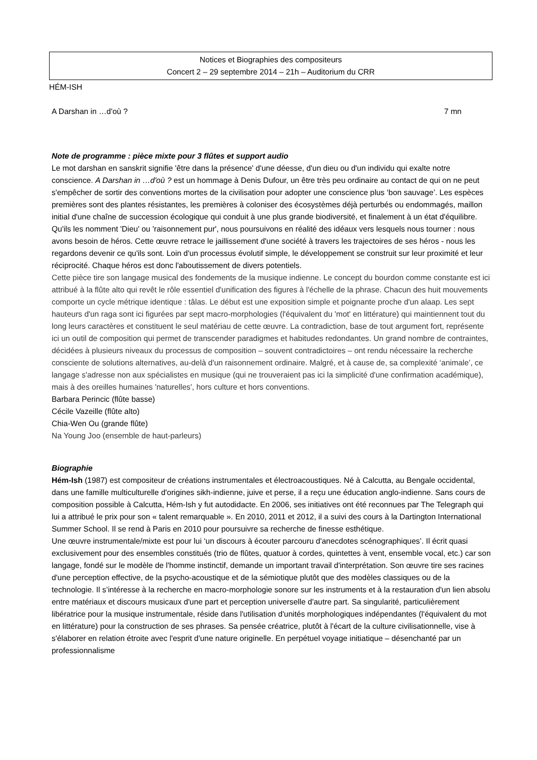Notices et Biographies des compositeurs
Concert 2 – 29 septembre 2014 – 21h – Auditorium du CRR
HÉM-ISH
A Darshan in …d'où ? 7 mn
Note de programme : pièce mixte pour 3 flûtes et support audio
Le mot darshan en sanskrit signifie 'être dans la présence' d'une déesse, d'un dieu ou d'un individu qui exalte notre conscience. A Darshan in …d'où ? est un hommage à Denis Dufour, un être très peu ordinaire au contact de qui on ne peut s'empêcher de sortir des conventions mortes de la civilisation pour adopter une conscience plus ‘bon sauvage’. Les espèces premières sont des plantes résistantes, les premières à coloniser des écosystèmes déjà perturbés ou endommagés, maillon initial d'une chaîne de succession écologique qui conduit à une plus grande biodiversité, et finalement à un état d'équilibre. Qu'ils les nomment 'Dieu' ou 'raisonnement pur', nous poursuivons en réalité des idéaux vers lesquels nous tourner : nous avons besoin de héros. Cette œuvre retrace le jaillissement d'une société à travers les trajectoires de ses héros - nous les regardons devenir ce qu'ils sont. Loin d'un processus évolutif simple, le développement se construit sur leur proximité et leur réciprocité. Chaque héros est donc l'aboutissement de divers potentiels.
Cette pièce tire son langage musical des fondements de la musique indienne. Le concept du bourdon comme constante est ici attribué à la flûte alto qui revêt le rôle essentiel d'unification des figures à l'échelle de la phrase. Chacun des huit mouvements comporte un cycle métrique identique : tâlas. Le début est une exposition simple et poignante proche d'un alaap. Les sept hauteurs d'un raga sont ici figurées par sept macro-morphologies (l'équivalent du 'mot' en littérature) qui maintiennent tout du long leurs caractères et constituent le seul matériau de cette œuvre. La contradiction, base de tout argument fort, représente ici un outil de composition qui permet de transcender paradigmes et habitudes redondantes. Un grand nombre de contraintes, décidées à plusieurs niveaux du processus de composition – souvent contradictoires – ont rendu nécessaire la recherche consciente de solutions alternatives, au-delà d'un raisonnement ordinaire. Malgré, et à cause de, sa complexité ‘animale’, ce langage s'adresse non aux spécialistes en musique (qui ne trouveraient pas ici la simplicité d'une confirmation académique), mais à des oreilles humaines 'naturelles', hors culture et hors conventions.
Barbara Perincic (flûte basse)
Cécile Vazeille (flûte alto)
Chia-Wen Ou (grande flûte)
Na Young Joo (ensemble de haut-parleurs)
Biographie
Hém-Ish (1987) est compositeur de créations instrumentales et électroacoustiques. Né à Calcutta, au Bengale occidental, dans une famille multiculturelle d'origines sikh-indienne, juive et perse, il a reçu une éducation anglo-indienne. Sans cours de composition possible à Calcutta, Hém-Ish y fut autodidacte. En 2006, ses initiatives ont été reconnues par The Telegraph qui lui a attribué le prix pour son « talent remarquable ». En 2010, 2011 et 2012, il a suivi des cours à la Dartington International Summer School. Il se rend à Paris en 2010 pour poursuivre sa recherche de finesse esthétique.
Une œuvre instrumentale/mixte est pour lui ‘un discours à écouter parcouru d'anecdotes scénographiques’. Il écrit quasi exclusivement pour des ensembles constitués (trio de flûtes, quatuor à cordes, quintettes à vent, ensemble vocal, etc.) car son langage, fondé sur le modèle de l'homme instinctif, demande un important travail d'interprétation. Son œuvre tire ses racines d'une perception effective, de la psycho-acoustique et de la sémiotique plutôt que des modèles classiques ou de la technologie. Il s’intéresse à la recherche en macro-morphologie sonore sur les instruments et à la restauration d'un lien absolu entre matériaux et discours musicaux d'une part et perception universelle d'autre part. Sa singularité, particulièrement libératrice pour la musique instrumentale, réside dans l'utilisation d'unités morphologiques indépendantes (l'équivalent du mot en littérature) pour la construction de ses phrases. Sa pensée créatrice, plutôt à l'écart de la culture civilisationnelle, vise à s'élaborer en relation étroite avec l'esprit d'une nature originelle. En perpétuel voyage initiatique – désenchanté par un professionnalisme